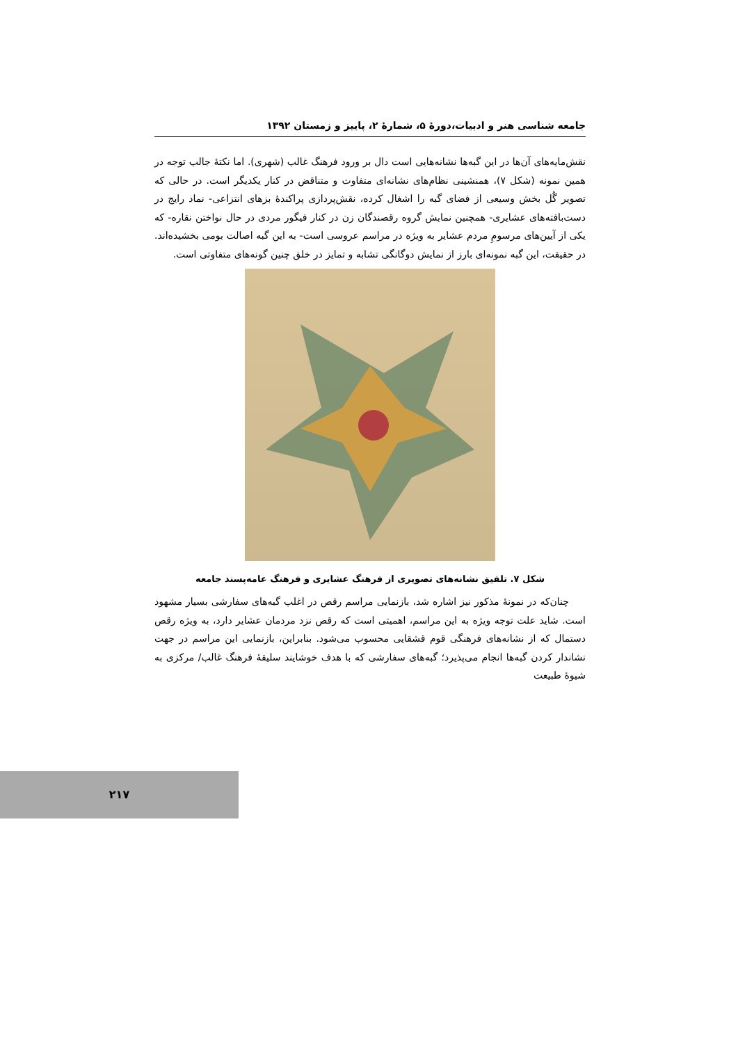جامعه شناسی هنر و ادبیات،دورهٔ ۵، شمارهٔ ۲، پاییز و زمستان ۱۳۹۲
نقش‌مایه‌های آن‌ها در این گبه‌ها نشانه‌هایی است دال بر ورود فرهنگ غالب (شهری). اما نکتهٔ جالب توجه در همین نمونه (شکل ۷)، همنشینی نظام‌های نشانه‌ای متفاوت و متناقض در کنار یکدیگر است. در حالی که تصویر گُل بخش وسیعی از فضای گبه را اشغال کرده، نقش‌پردازی پراکندهٔ بزهای انتزاعی- نماد رایج در دست‌بافته‌های عشایری- همچنین نمایش گروه رقصندگان زن در کنار فیگور مردی در حال نواختن نقاره- که یکی از آیین‌های مرسومِ مردم عشایر به ویژه در مراسم عروسی است- به این گبه اصالت بومی بخشیده‌اند. در حقیقت، این گبه نمونه‌ای بارز از نمایش دوگانگی تشابه و تمایز در خلق چنین گونه‌های متفاوتی است.
شکل ۷. تلفیق نشانه‌های تصویری از فرهنگ عشایری و فرهنگ عامه‌پسند جامعه
چنان‌که در نمونهٔ مذکور نیز اشاره شد، بازنمایی مراسم رقص در اغلب گبه‌های سفارشی بسیار مشهود است. شاید علت توجه ویژه به این مراسم، اهمیتی است که رقص نزد مردمان عشایر دارد، به ویژه رقص دستمال که از نشانه‌های فرهنگی قوم قشقایی محسوب می‌شود. بنابراین، بازنمایی این مراسم در جهت نشاندار کردن گبه‌ها انجام می‌پذیرد؛ گبه‌های سفارشی که با هدف خوشایند سلیقهٔ فرهنگ غالب/ مرکزی به شیوهٔ طبیعت
۲۱۷